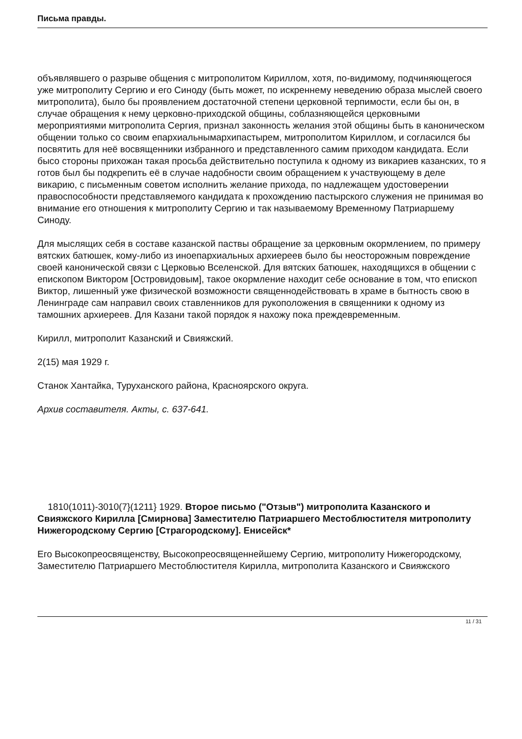Письма правды.
объявлявшего о разрыве общения с митрополитом Кириллом, хотя, по-видимому, подчиняющегося уже митрополиту Сергию и его Синоду (быть может, по искреннему неведению образа мыслей своего митрополита), было бы проявлением достаточной степени церковной терпимости, если бы он, в случае обращения к нему церковно-приходской общины, соблазняющейся церковными мероприятиями митрополита Сергия, признал законность желания этой общины быть в каноническом общении только со своим епархиальнымархипастырем, митрополитом Кириллом, и согласился бы посвятить для неё восвященники избранного и представленного самим приходом кандидата. Если бысо стороны прихожан такая просьба действительно поступила к одному из викариев казанских, то я готов был бы подкрепить её в случае надобности своим обращением к участвующему в деле викарию, с письменным советом исполнить желание прихода, по надлежащем удостоверении правоспособности представляемого кандидата к прохождению пастырского служения не принимая во внимание его отношения к митрополиту Сергию и так называемому Временному Патриаршему Синоду.
Для мыслящих себя в составе казанской паствы обращение за церковным окормлением, по примеру вятских батюшек, кому-либо из иноепархиальных архиереев было бы неосторожным повреждение своей канонической связи с Церковью Вселенской. Для вятских батюшек, находящихся в общении с епископом Виктором [Островидовым], такое окормление находит себе основание в том, что епископ Виктор, лишенный уже физической возможности священнодействовать в храме в бытность свою в Ленинграде сам направил своих ставленников для рукоположения в священники к одному из тамошних архиереев. Для Казани такой порядок я нахожу пока преждевременным.
Кирилл, митрополит Казанский и Свияжский.
2(15) мая 1929 г.
Станок Хантайка, Туруханского района, Красноярского округа.
Архив составителя. Акты, с. 637-641.
1810(1011)-3010(7}(1211} 1929. Второе письмо ("Отзыв") митрополита Казанского и Свияжского Кирилла [Смирнова] Заместителю Патриаршего Местоблюстителя митрополиту Нижегородскому Сергию [Страгородскому]. Енисейск*
Его Высокопреосвященству, Высокопреосвященнейшему Сергию, митрополиту Нижегородскому, Заместителю Патриаршего Местоблюстителя Кирилла, митрополита Казанского и Свияжского
11 / 31